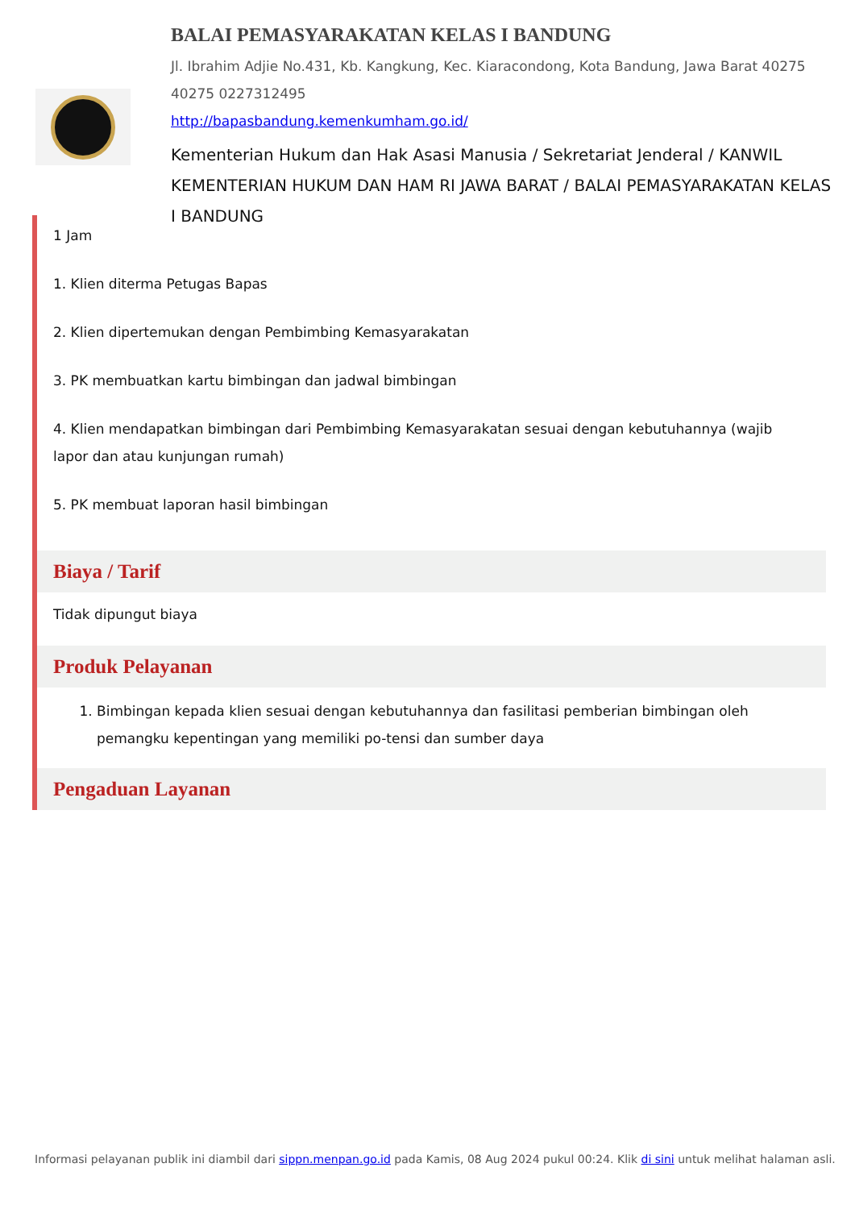BALAI PEMASYARAKATAN KELAS I BANDUNG
Jl. Ibrahim Adjie No.431, Kb. Kangkung, Kec. Kiaracondong, Kota Bandung, Jawa Barat 40275
40275 0227312495
http://bapasbandung.kemenkumham.go.id/
Kementerian Hukum dan Hak Asasi Manusia / Sekretariat Jenderal / KANWIL KEMENTERIAN HUKUM DAN HAM RI JAWA BARAT / BALAI PEMASYARAKATAN KELAS I BANDUNG
1 Jam
1. Klien diterma Petugas Bapas
2. Klien dipertemukan dengan Pembimbing Kemasyarakatan
3. PK membuatkan kartu bimbingan dan jadwal bimbingan
4. Klien mendapatkan bimbingan dari Pembimbing Kemasyarakatan sesuai dengan kebutuhannya (wajib lapor dan atau kunjungan rumah)
5. PK membuat laporan hasil bimbingan
Biaya / Tarif
Tidak dipungut biaya
Produk Pelayanan
1. Bimbingan kepada klien sesuai dengan kebutuhannya dan fasilitasi pemberian bimbingan oleh pemangku kepentingan yang memiliki po-tensi dan sumber daya
Pengaduan Layanan
Informasi pelayanan publik ini diambil dari sippn.menpan.go.id pada Kamis, 08 Aug 2024 pukul 00:24. Klik di sini untuk melihat halaman asli.